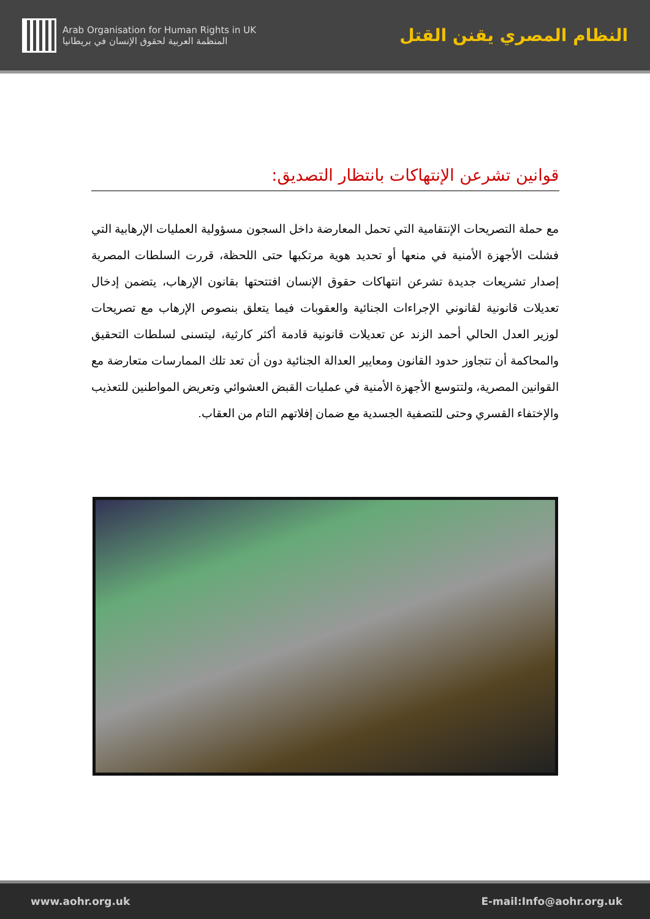Arab Organisation for Human Rights in UK
المنظمة العربية لحقوق الإنسان في بريطانيا
النظام المصري يقنن القتل
قوانين تشرعن الإنتهاكات بانتظار التصديق:
مع حملة التصريحات الإنتقامية التي تحمل المعارضة داخل السجون مسؤولية العمليات الإرهابية التي فشلت الأجهزة الأمنية في منعها أو تحديد هوية مرتكبها حتى اللحظة، قررت السلطات المصرية إصدار تشريعات جديدة تشرعن انتهاكات حقوق الإنسان افتتحتها بقانون الإرهاب، يتضمن إدخال تعديلات قانونية لقانوني الإجراءات الجنائية والعقوبات فيما يتعلق بنصوص الإرهاب مع تصريحات لوزير العدل الحالي أحمد الزند عن تعديلات قانونية قادمة أكثر كارثية، ليتسنى لسلطات التحقيق والمحاكمة أن تتجاوز حدود القانون ومعايير العدالة الجنائية دون أن تعد تلك الممارسات متعارضة مع القوانين المصرية، ولتتوسع الأجهزة الأمنية في عمليات القبض العشوائي وتعريض المواطنين للتعذيب والإختفاء القسري وحتى للتصفية الجسدية مع ضمان إفلاتهم التام من العقاب.
www.aohr.org.uk E-mail:Info@aohr.org.uk